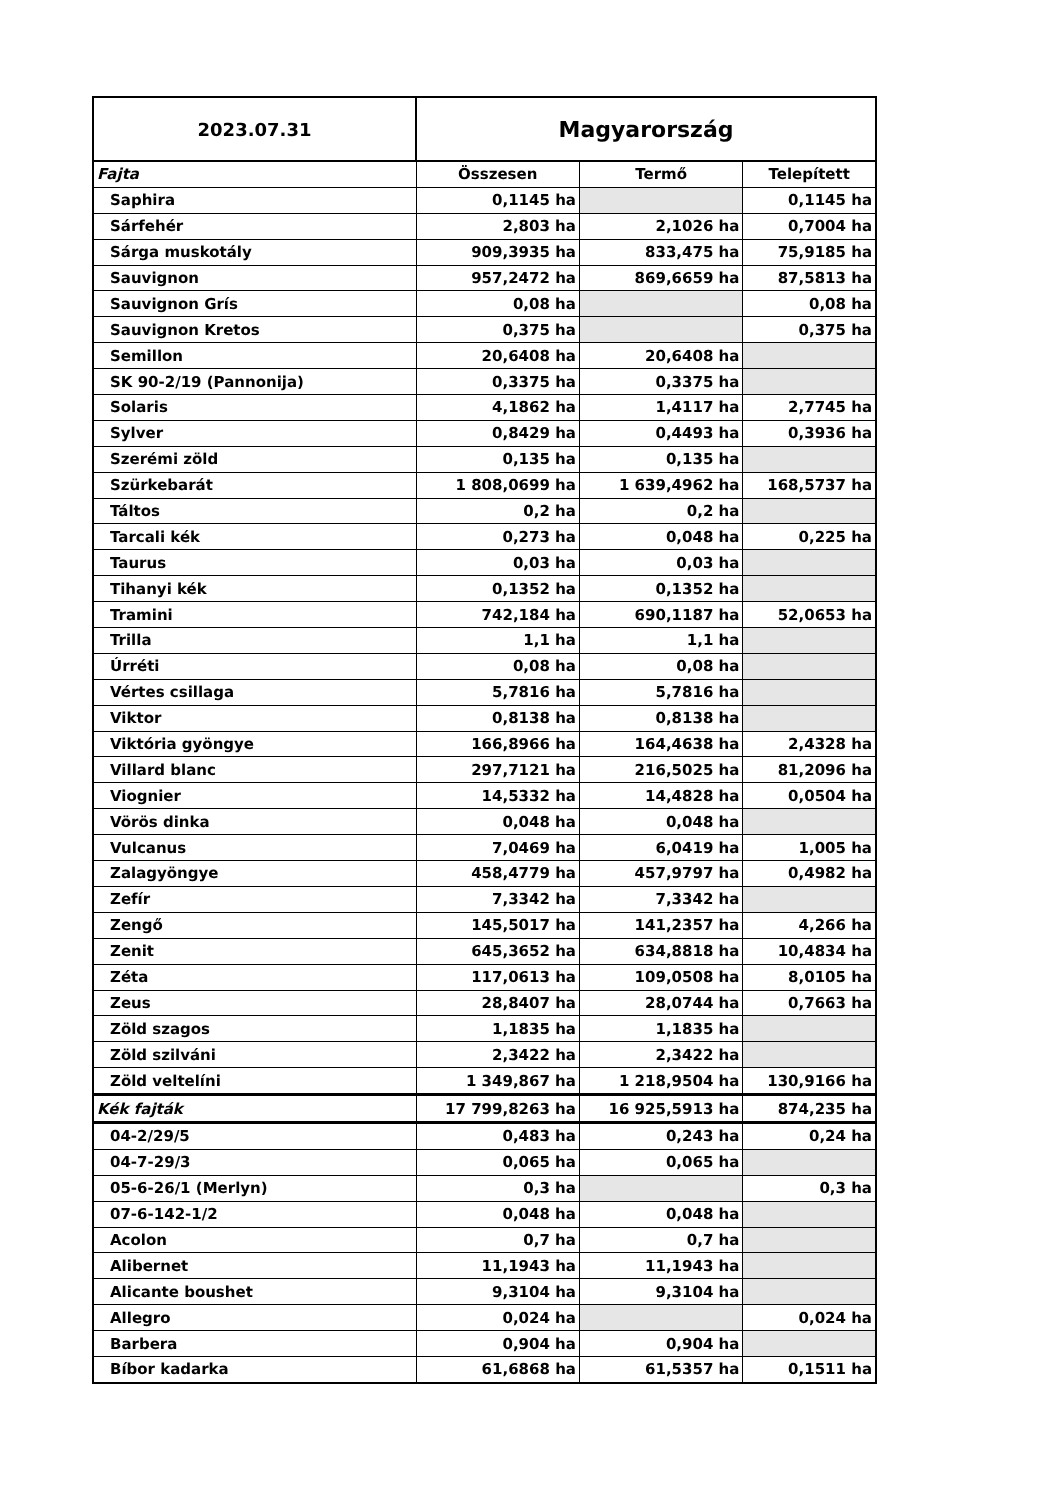| 2023.07.31 | Magyarország | | |
| Fajta | Összesen | Termő | Telepített |
| Saphira | 0,1145 ha | | 0,1145 ha |
| Sárfehér | 2,803 ha | 2,1026 ha | 0,7004 ha |
| Sárga muskotály | 909,3935 ha | 833,475 ha | 75,9185 ha |
| Sauvignon | 957,2472 ha | 869,6659 ha | 87,5813 ha |
| Sauvignon Grís | 0,08 ha | | 0,08 ha |
| Sauvignon Kretos | 0,375 ha | | 0,375 ha |
| Semillon | 20,6408 ha | 20,6408 ha | |
| SK 90-2/19 (Pannonija) | 0,3375 ha | 0,3375 ha | |
| Solaris | 4,1862 ha | 1,4117 ha | 2,7745 ha |
| Sylver | 0,8429 ha | 0,4493 ha | 0,3936 ha |
| Szerémi zöld | 0,135 ha | 0,135 ha | |
| Szürkebarát | 1 808,0699 ha | 1 639,4962 ha | 168,5737 ha |
| Táltos | 0,2 ha | 0,2 ha | |
| Tarcali kék | 0,273 ha | 0,048 ha | 0,225 ha |
| Taurus | 0,03 ha | 0,03 ha | |
| Tihanyi kék | 0,1352 ha | 0,1352 ha | |
| Tramini | 742,184 ha | 690,1187 ha | 52,0653 ha |
| Trilla | 1,1 ha | 1,1 ha | |
| Úrréti | 0,08 ha | 0,08 ha | |
| Vértes csillaga | 5,7816 ha | 5,7816 ha | |
| Viktor | 0,8138 ha | 0,8138 ha | |
| Viktória gyöngye | 166,8966 ha | 164,4638 ha | 2,4328 ha |
| Villard blanc | 297,7121 ha | 216,5025 ha | 81,2096 ha |
| Viognier | 14,5332 ha | 14,4828 ha | 0,0504 ha |
| Vörös dinka | 0,048 ha | 0,048 ha | |
| Vulcanus | 7,0469 ha | 6,0419 ha | 1,005 ha |
| Zalagyöngye | 458,4779 ha | 457,9797 ha | 0,4982 ha |
| Zefír | 7,3342 ha | 7,3342 ha | |
| Zengő | 145,5017 ha | 141,2357 ha | 4,266 ha |
| Zenit | 645,3652 ha | 634,8818 ha | 10,4834 ha |
| Zéta | 117,0613 ha | 109,0508 ha | 8,0105 ha |
| Zeus | 28,8407 ha | 28,0744 ha | 0,7663 ha |
| Zöld szagos | 1,1835 ha | 1,1835 ha | |
| Zöld szilváni | 2,3422 ha | 2,3422 ha | |
| Zöld veltelíni | 1 349,867 ha | 1 218,9504 ha | 130,9166 ha |
| Kék fajták | 17 799,8263 ha | 16 925,5913 ha | 874,235 ha |
| 04-2/29/5 | 0,483 ha | 0,243 ha | 0,24 ha |
| 04-7-29/3 | 0,065 ha | 0,065 ha | |
| 05-6-26/1 (Merlyn) | 0,3 ha | | 0,3 ha |
| 07-6-142-1/2 | 0,048 ha | 0,048 ha | |
| Acolon | 0,7 ha | 0,7 ha | |
| Alibernet | 11,1943 ha | 11,1943 ha | |
| Alicante boushet | 9,3104 ha | 9,3104 ha | |
| Allegro | 0,024 ha | | 0,024 ha |
| Barbera | 0,904 ha | 0,904 ha | |
| Bíbor kadarka | 61,6868 ha | 61,5357 ha | 0,1511 ha |